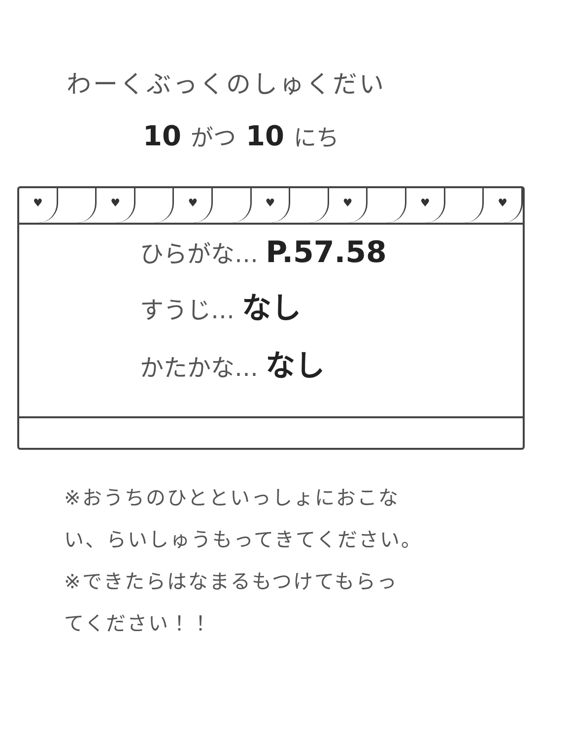わーくぶっくのしゅくだい
10 がつ 10 にち
♥ ♥ ♥ ♥ ♥ ♥ ♥
ひらがな… P.57.58
すうじ… なし
かたかな… なし
※おうちのひとといっしょにおこな
い、らいしゅうもってきてください。
※できたらはなまるもつけてもらっ
てください！！